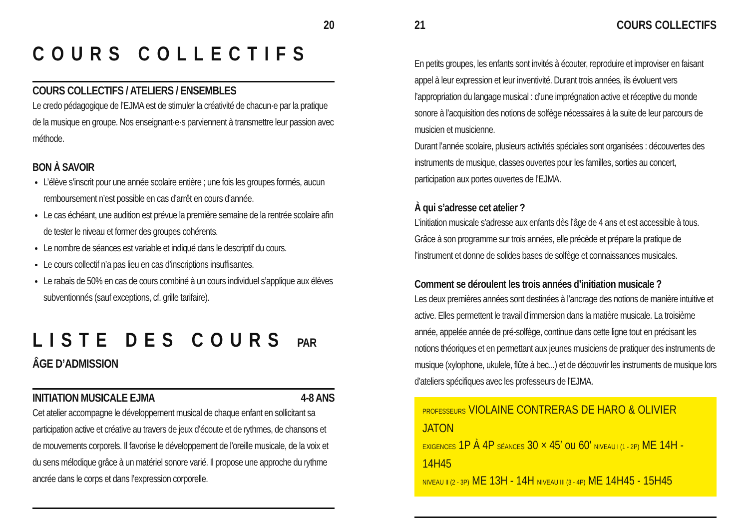20
COURS COLLECTIFS
COURS COLLECTIFS / ATELIERS / ENSEMBLES
Le credo pédagogique de l’EJMA est de stimuler la créativité de chacun·e par la pratique de la musique en groupe. Nos enseignant·e·s parviennent à transmettre leur passion avec méthode.
BON À SAVOIR
L’élève s’inscrit pour une année scolaire entière ; une fois les groupes formés, aucun remboursement n’est possible en cas d’arrêt en cours d’année.
Le cas échéant, une audition est prévue la première semaine de la rentrée scolaire afin de tester le niveau et former des groupes cohérents.
Le nombre de séances est variable et indiqué dans le descriptif du cours.
Le cours collectif n’a pas lieu en cas d’inscriptions insuffisantes.
Le rabais de 50% en cas de cours combiné à un cours individuel s’applique aux élèves subventionnés (sauf exceptions, cf. grille tarifaire).
LISTE DES COURS PAR ÂGE D’ADMISSION
INITIATION MUSICALE EJMA 4-8 ANS
Cet atelier accompagne le développement musical de chaque enfant en sollicitant sa participation active et créative au travers de jeux d’écoute et de rythmes, de chansons et de mouvements corporels. Il favorise le développement de l’oreille musicale, de la voix et du sens mélodique grâce à un matériel sonore varié. Il propose une approche du rythme ancrée dans le corps et dans l’expression corporelle.
21 COURS COLLECTIFS
En petits groupes, les enfants sont invités à écouter, reproduire et improviser en faisant appel à leur expression et leur inventivité. Durant trois années, ils évoluent vers l’appropriation du langage musical : d’une imprégnation active et réceptive du monde sonore à l’acquisition des notions de solfège nécessaires à la suite de leur parcours de musicien et musicienne.
Durant l’année scolaire, plusieurs activités spéciales sont organisées : découvertes des instruments de musique, classes ouvertes pour les familles, sorties au concert, participation aux portes ouvertes de l’EJMA.
À qui s’adresse cet atelier ?
L’initiation musicale s’adresse aux enfants dès l’âge de 4 ans et est accessible à tous. Grâce à son programme sur trois années, elle précède et prépare la pratique de l’instrument et donne de solides bases de solfège et connaissances musicales.
Comment se déroulent les trois années d’initiation musicale ?
Les deux premières années sont destinées à l’ancrage des notions de manière intuitive et active. Elles permettent le travail d’immersion dans la matière musicale. La troisième année, appelée année de pré-solfège, continue dans cette ligne tout en précisant les notions théoriques et en permettant aux jeunes musiciens de pratiquer des instruments de musique (xylophone, ukulele, flûte à bec...) et de découvrir les instruments de musique lors d’ateliers spécifiques avec les professeurs de l’EJMA.
PROFESSEURS VIOLAINE CONTRERAS DE HARO & OLIVIER JATON
EXIGENCES 1P À 4P SÉANCES 30 × 45′ ou 60′ NIVEAU I (1 - 2P) ME 14H - 14H45
NIVEAU II (2 - 3P) ME 13H - 14H NIVEAU III (3 - 4P) ME 14H45 - 15H45